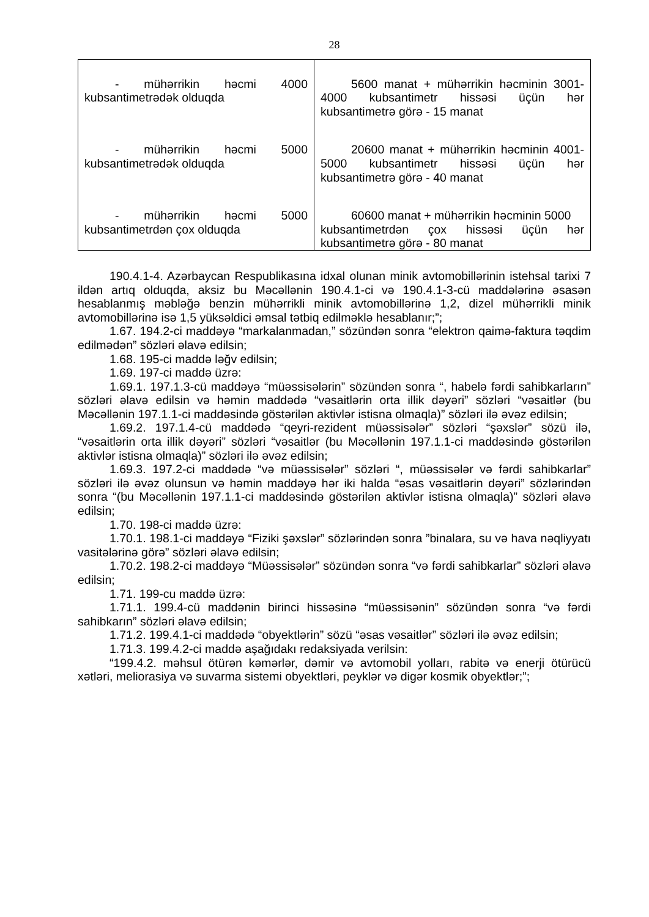28
| - mühərrikin həcmi 4000 kubsantimetrədək olduqda | 5600 manat + mühərrikin həcminin 3001-4000 kubsantimetr hissəsi üçün hər kubsantimetrə görə - 15 manat |
| - mühərrikin həcmi 5000 kubsantimetrədək olduqda | 20600 manat + mühərrikin həcminin 4001-5000 kubsantimetr hissəsi üçün hər kubsantimetrə görə - 40 manat |
| - mühərrikin həcmi 5000 kubsantimetrdən çox olduqda | 60600 manat + mühərrikin həcminin 5000 kubsantimetrdən çox hissəsi üçün hər kubsantimetrə görə - 80 manat |
190.4.1-4. Azərbaycan Respublikasına idxal olunan minik avtomobillərinin istehsal tarixi 7 ildən artıq olduqda, aksiz bu Məcəllənin 190.4.1-ci və 190.4.1-3-cü maddələrinə əsasən hesablanmış məbləğə benzin mühərrikli minik avtomobillərinə 1,2, dizel mühərrikli minik avtomobillərinə isə 1,5 yüksəldici əmsal tətbiq edilməklə hesablanır;”;
1.67. 194.2-ci maddəyə “markalanmadan,” sözündən sonra “elektron qaimə-faktura təqdim edilmədən” sözləri əlavə edilsin;
1.68. 195-ci maddə ləğv edilsin;
1.69. 197-ci maddə üzrə:
1.69.1. 197.1.3-cü maddəyə “müəssisələrin” sözündən sonra “, habelə fərdi sahibkarların” sözləri əlavə edilsin və həmin maddədə “vəsaitlərin orta illik dəyəri” sözləri “vəsaitlər (bu Məcəllənin 197.1.1-ci maddəsində göstərilən aktivlər istisna olmaqla)” sözləri ilə əvəz edilsin;
1.69.2. 197.1.4-cü maddədə “qeyri-rezident müəssisələr” sözləri “şəxslər” sözü ilə, “vəsaitlərin orta illik dəyəri” sözləri “vəsaitlər (bu Məcəllənin 197.1.1-ci maddəsində göstərilən aktivlər istisna olmaqla)” sözləri ilə əvəz edilsin;
1.69.3. 197.2-ci maddədə “və müəssisələr” sözləri “, müəssisələr və fərdi sahibkarlar” sözləri ilə əvəz olunsun və həmin maddəyə hər iki halda “əsas vəsaitlərin dəyəri” sözlərindən sonra “(bu Məcəllənin 197.1.1-ci maddəsində göstərilən aktivlər istisna olmaqla)” sözləri əlavə edilsin;
1.70. 198-ci maddə üzrə:
1.70.1. 198.1-ci maddəyə “Fiziki şəxslər” sözlərindən sonra ”binalara, su və hava nəqliyyatı vasitələrinə görə” sözləri əlavə edilsin;
1.70.2. 198.2-ci maddəyə “Müəssisələr” sözündən sonra “və fərdi sahibkarlar” sözləri əlavə edilsin;
1.71. 199-cu maddə üzrə:
1.71.1. 199.4-cü maddənin birinci hissəsinə “müəssisənin” sözündən sonra “və fərdi sahibkarın” sözləri əlavə edilsin;
1.71.2. 199.4.1-ci maddədə “obyektlərin” sözü “əsas vəsaitlər” sözləri ilə əvəz edilsin;
1.71.3. 199.4.2-ci maddə aşağıdakı redaksiyada verilsin:
“199.4.2. məhsul ötürən kəmərlər, dəmir və avtomobil yolları, rabitə və enerji ötürücü xətləri, meliorasiya və suvarma sistemi obyektləri, peyklər və digər kosmik obyektlər;”;